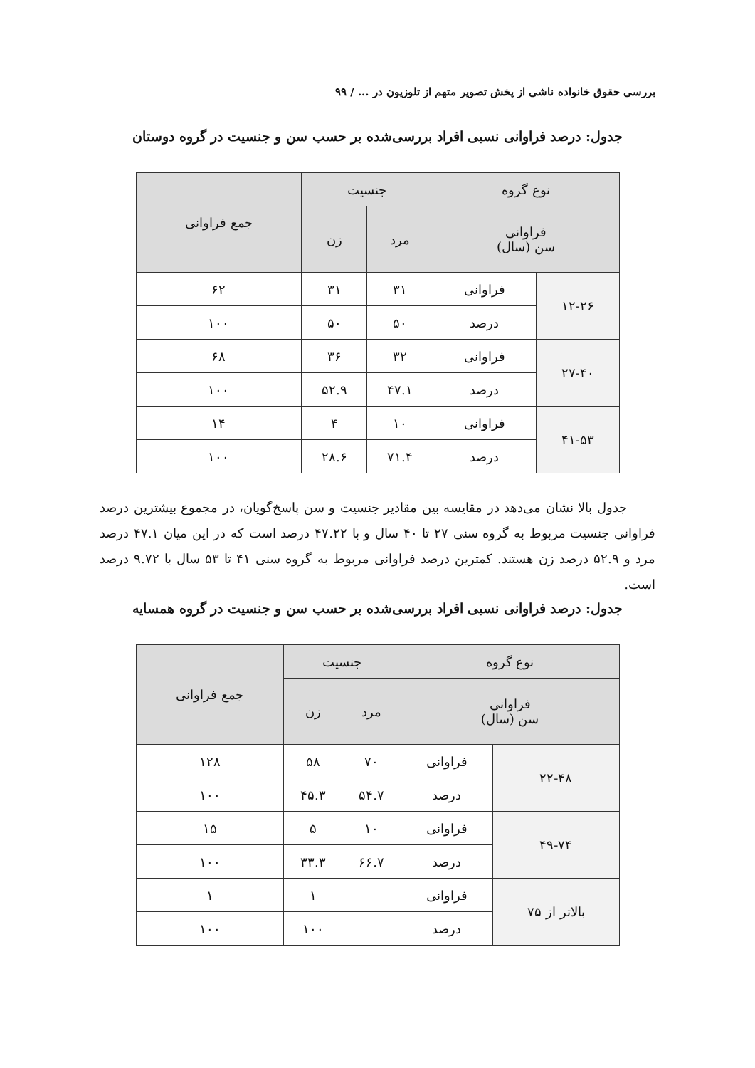بررسی حقوق خانواده ناشی از پخش تصویر متهم از تلوزیون در ... / ۹۹
جدول: درصد فراوانی نسبی افراد بررسی‌شده بر حسب سن و جنسیت در گروه دوستان
| نوع گروه | | جنسیت | | جمع فراوانی |
| --- | --- | --- | --- | --- |
| فراوانی سن (سال) | | مرد | زن | |
| ۱۲-۲۶ | فراوانی | ۳۱ | ۳۱ | ۶۲ |
| | درصد | ۵۰ | ۵۰ | ۱۰۰ |
| ۲۷-۴۰ | فراوانی | ۳۲ | ۳۶ | ۶۸ |
| | درصد | ۴۷.۱ | ۵۲.۹ | ۱۰۰ |
| ۴۱-۵۳ | فراوانی | ۱۰ | ۴ | ۱۴ |
| | درصد | ۷۱.۴ | ۲۸.۶ | ۱۰۰ |
جدول بالا نشان می‌دهد در مقایسه بین مقادیر جنسیت و سن پاسخ‌گویان، در مجموع بیشترین درصد فراوانی جنسیت مربوط به گروه سنی ۲۷ تا ۴۰ سال و با ۴۷.۲۲ درصد است که در این میان ۴۷.۱ درصد مرد و ۵۲.۹ درصد زن هستند. کمترین درصد فراوانی مربوط به گروه سنی ۴۱ تا ۵۳ سال با ۹.۷۲ درصد است.
جدول: درصد فراوانی نسبی افراد بررسی‌شده بر حسب سن و جنسیت در گروه همسایه
| نوع گروه | | جنسیت | | جمع فراوانی |
| --- | --- | --- | --- | --- |
| فراوانی سن (سال) | | مرد | زن | |
| ۲۲-۴۸ | فراوانی | ۷۰ | ۵۸ | ۱۲۸ |
| | درصد | ۵۴.۷ | ۴۵.۳ | ۱۰۰ |
| ۴۹-۷۴ | فراوانی | ۱۰ | ۵ | ۱۵ |
| | درصد | ۶۶.۷ | ۳۳.۳ | ۱۰۰ |
| بالاتر از ۷۵ | فراوانی | | ۱ | ۱ |
| | درصد | | ۱۰۰ | ۱۰۰ |